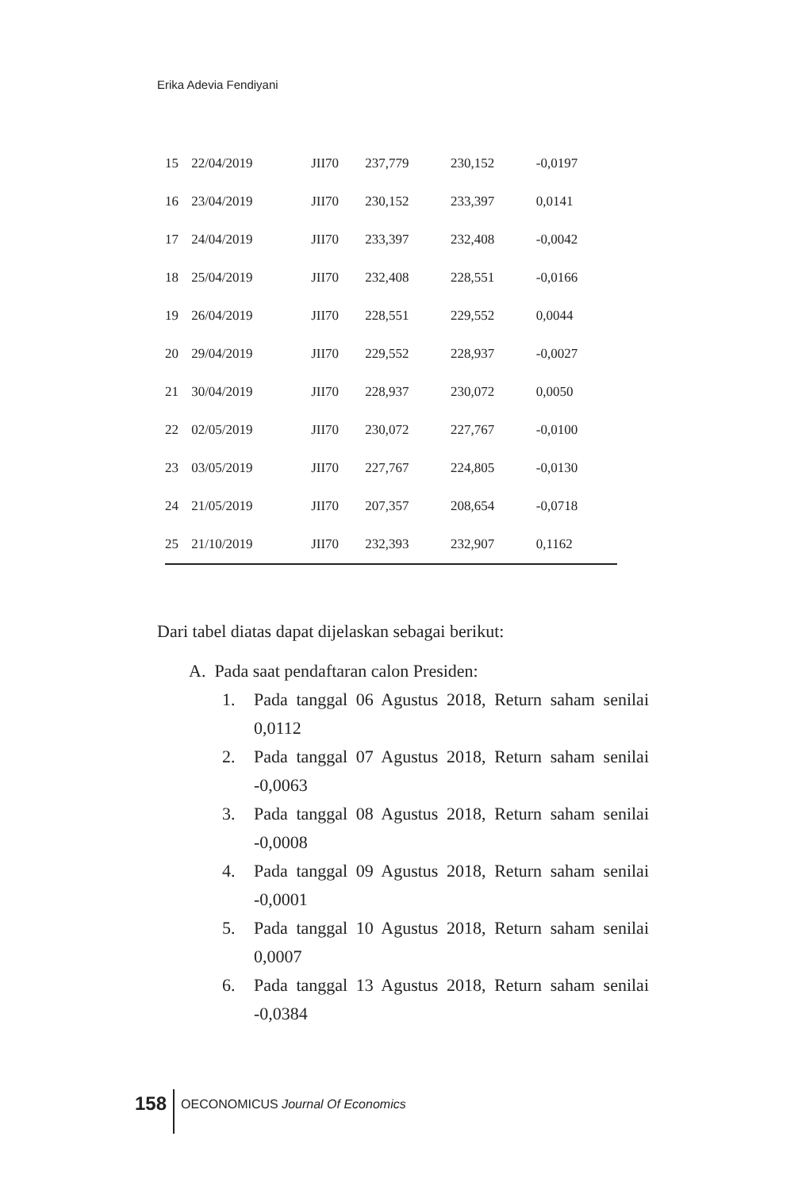Erika Adevia Fendiyani
| 15 | 22/04/2019 | JII70 | 237,779 | 230,152 | -0,0197 |
| 16 | 23/04/2019 | JII70 | 230,152 | 233,397 | 0,0141 |
| 17 | 24/04/2019 | JII70 | 233,397 | 232,408 | -0,0042 |
| 18 | 25/04/2019 | JII70 | 232,408 | 228,551 | -0,0166 |
| 19 | 26/04/2019 | JII70 | 228,551 | 229,552 | 0,0044 |
| 20 | 29/04/2019 | JII70 | 229,552 | 228,937 | -0,0027 |
| 21 | 30/04/2019 | JII70 | 228,937 | 230,072 | 0,0050 |
| 22 | 02/05/2019 | JII70 | 230,072 | 227,767 | -0,0100 |
| 23 | 03/05/2019 | JII70 | 227,767 | 224,805 | -0,0130 |
| 24 | 21/05/2019 | JII70 | 207,357 | 208,654 | -0,0718 |
| 25 | 21/10/2019 | JII70 | 232,393 | 232,907 | 0,1162 |
Dari tabel diatas dapat dijelaskan sebagai berikut:
A. Pada saat pendaftaran calon Presiden:
1. Pada tanggal 06 Agustus 2018, Return saham senilai 0,0112
2. Pada tanggal 07 Agustus 2018, Return saham senilai -0,0063
3. Pada tanggal 08 Agustus 2018, Return saham senilai -0,0008
4. Pada tanggal 09 Agustus 2018, Return saham senilai -0,0001
5. Pada tanggal 10 Agustus 2018, Return saham senilai 0,0007
6. Pada tanggal 13 Agustus 2018, Return saham senilai -0,0384
158 OECONOMICUS Journal Of Economics